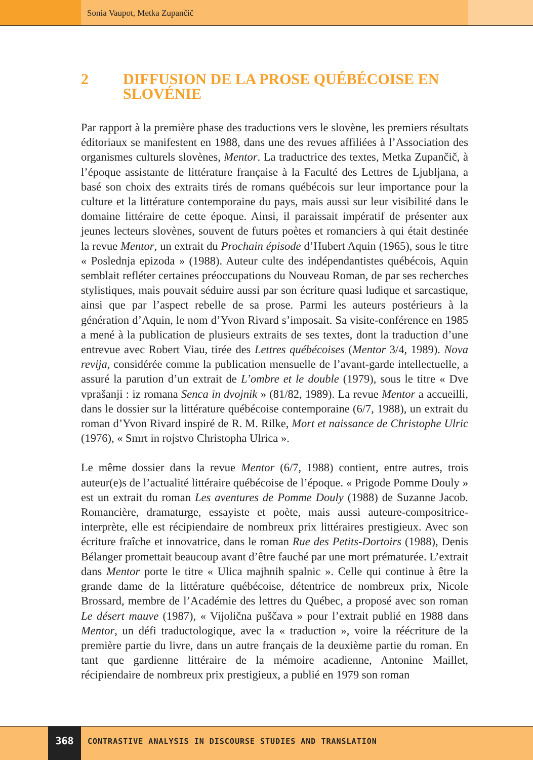Sonia Vaupot, Metka Zupančič
2 DIFFUSION DE LA PROSE QUÉBÉCOISE EN SLOVÉNIE
Par rapport à la première phase des traductions vers le slovène, les premiers résultats éditoriaux se manifestent en 1988, dans une des revues affiliées à l’Association des organismes culturels slovènes, Mentor. La traductrice des textes, Metka Zupančič, à l’époque assistante de littérature française à la Faculté des Lettres de Ljubljana, a basé son choix des extraits tirés de romans québécois sur leur importance pour la culture et la littérature contemporaine du pays, mais aussi sur leur visibilité dans le domaine littéraire de cette époque. Ainsi, il paraissait impératif de présenter aux jeunes lecteurs slovènes, souvent de futurs poètes et romanciers à qui était destinée la revue Mentor, un extrait du Prochain épisode d’Hubert Aquin (1965), sous le titre « Poslednja epizoda » (1988). Auteur culte des indépendantistes québécois, Aquin semblait refléter certaines préoccupations du Nouveau Roman, de par ses recherches stylistiques, mais pouvait séduire aussi par son écriture quasi ludique et sarcastique, ainsi que par l’aspect rebelle de sa prose. Parmi les auteurs postérieurs à la génération d’Aquin, le nom d’Yvon Rivard s’imposait. Sa visite-conférence en 1985 a mené à la publication de plusieurs extraits de ses textes, dont la traduction d’une entrevue avec Robert Viau, tirée des Lettres québécoises (Mentor 3/4, 1989). Nova revija, considérée comme la publication mensuelle de l’avant-garde intellectuelle, a assuré la parution d’un extrait de L’ombre et le double (1979), sous le titre « Dve vprašanji : iz romana Senca in dvojnik » (81/82, 1989). La revue Mentor a accueilli, dans le dossier sur la littérature québécoise contemporaine (6/7, 1988), un extrait du roman d’Yvon Rivard inspiré de R. M. Rilke, Mort et naissance de Christophe Ulric (1976), « Smrt in rojstvo Christopha Ulrica ».
Le même dossier dans la revue Mentor (6/7, 1988) contient, entre autres, trois auteur(e)s de l’actualité littéraire québécoise de l’époque. « Prigode Pomme Douly » est un extrait du roman Les aventures de Pomme Douly (1988) de Suzanne Jacob. Romancière, dramaturge, essayiste et poète, mais aussi auteure-compositrice-interprète, elle est récipiendaire de nombreux prix littéraires prestigieux. Avec son écriture fraîche et innovatrice, dans le roman Rue des Petits-Dortoirs (1988), Denis Bélanger promettait beaucoup avant d’être fauché par une mort prématurée. L’extrait dans Mentor porte le titre « Ulica majhnih spalnic ». Celle qui continue à être la grande dame de la littérature québécoise, détentrice de nombreux prix, Nicole Brossard, membre de l’Académie des lettres du Québec, a proposé avec son roman Le désert mauve (1987), « Vijolična puščava » pour l’extrait publié en 1988 dans Mentor, un défi traductologique, avec la « traduction », voire la réécriture de la première partie du livre, dans un autre français de la deuxième partie du roman. En tant que gardienne littéraire de la mémoire acadienne, Antonine Maillet, récipiendaire de nombreux prix prestigieux, a publié en 1979 son roman
368
CONTRASTIVE ANALYSIS IN DISCOURSE STUDIES AND TRANSLATION